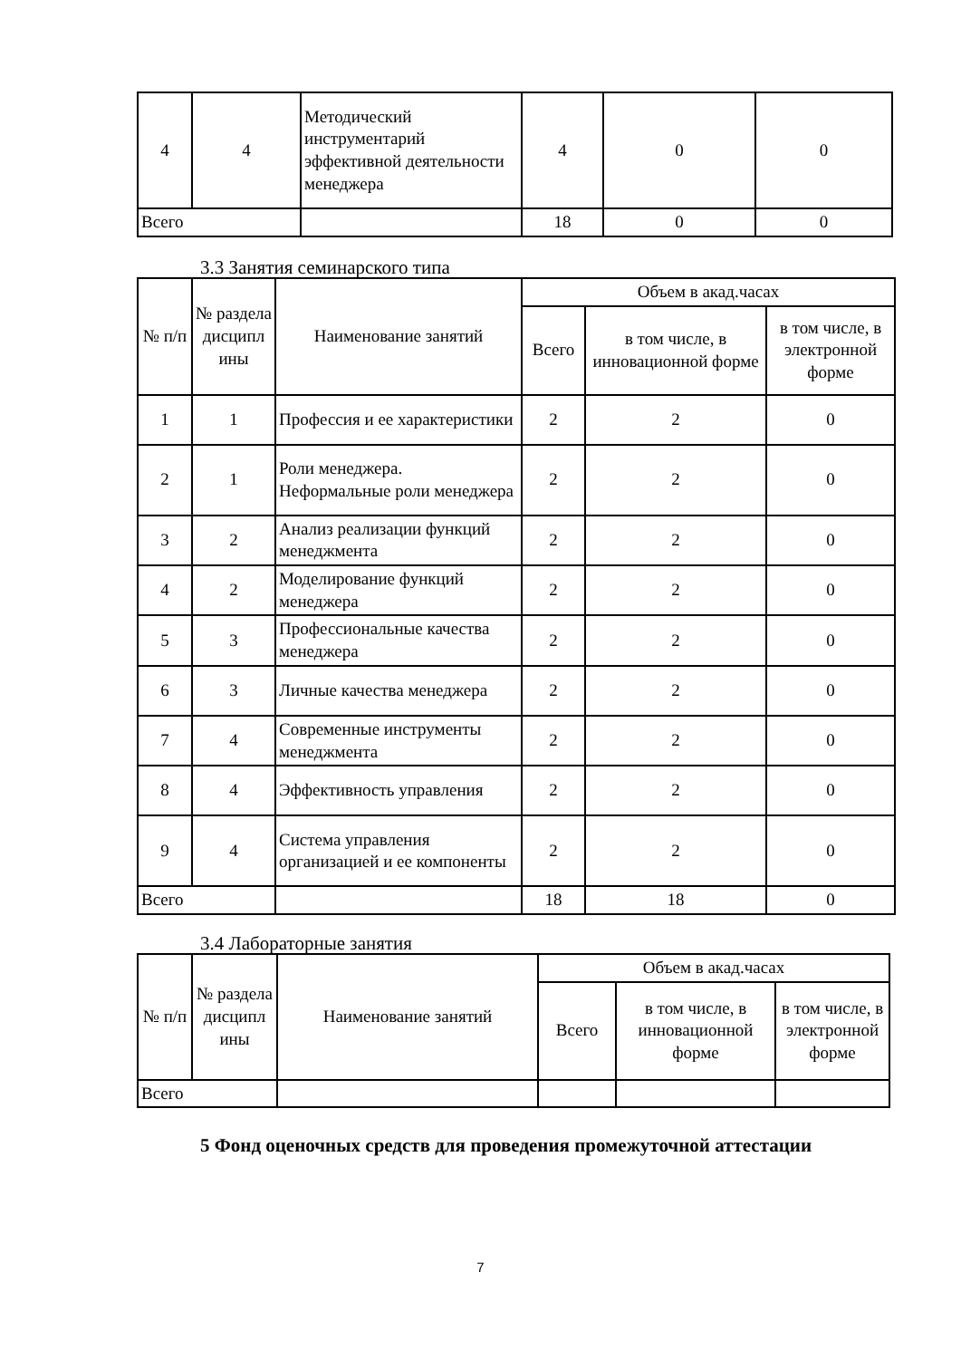| 4 | 4 | Методический инструментарий эффективной деятельности менеджера | 4 | 0 | 0 |
| Всего | | | 18 | 0 | 0 |
3.3 Занятия семинарского типа
| № п/п | № раздела дисципл ины | Наименование занятий | Объем в акад.часах | | |
| --- | --- | --- | --- | --- | --- |
| | | | Всего | в том числе, в инновационной форме | в том числе, в электронной форме |
| 1 | 1 | Профессия и ее характеристики | 2 | 2 | 0 |
| 2 | 1 | Роли менеджера. Неформальные роли менеджера | 2 | 2 | 0 |
| 3 | 2 | Анализ реализации функций менеджмента | 2 | 2 | 0 |
| 4 | 2 | Моделирование функций менеджера | 2 | 2 | 0 |
| 5 | 3 | Профессиональные качества менеджера | 2 | 2 | 0 |
| 6 | 3 | Личные качества менеджера | 2 | 2 | 0 |
| 7 | 4 | Современные инструменты менеджмента | 2 | 2 | 0 |
| 8 | 4 | Эффективность управления | 2 | 2 | 0 |
| 9 | 4 | Система управления организацией и ее компоненты | 2 | 2 | 0 |
| Всего | | | 18 | 18 | 0 |
3.4 Лабораторные занятия
| № п/п | № раздела дисципл ины | Наименование занятий | Объем в акад.часах | | |
| --- | --- | --- | --- | --- | --- |
| | | | Всего | в том числе, в инновационной форме | в том числе, в электронной форме |
| Всего | | | | | |
5 Фонд оценочных средств для проведения промежуточной аттестации
7